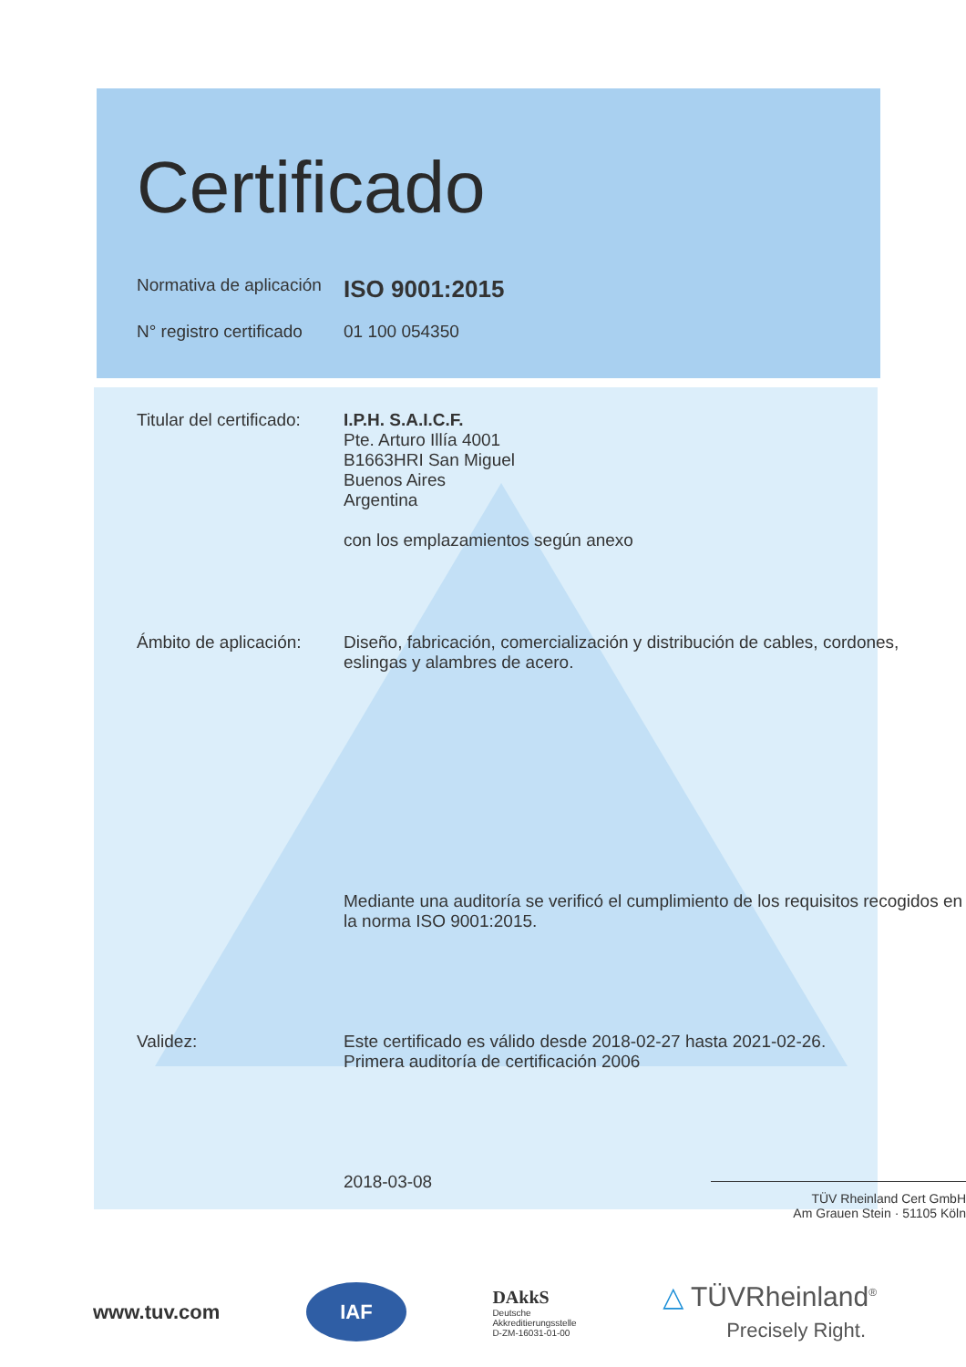Certificado
Normativa de aplicación
ISO 9001:2015
N° registro certificado
01 100 054350
Titular del certificado:
I.P.H. S.A.I.C.F.
Pte. Arturo Illía 4001
B1663HRI San Miguel
Buenos Aires
Argentina
con los emplazamientos según anexo
Ámbito de aplicación:
Diseño, fabricación, comercialización y distribución de cables, cordones, eslingas y alambres de acero.
Mediante una auditoría se verificó el cumplimiento de los requisitos recogidos en la norma ISO 9001:2015.
Validez: Este certificado es válido desde 2018-02-27 hasta 2021-02-26.
Primera auditoría de certificación 2006
2018-03-08
TÜV Rheinland Cert GmbH
Am Grauen Stein · 51105 Köln
www.tuv.com
IAF
DAkkS
Deutsche
Akkreditierungsstelle
D-ZM-16031-01-00
△ TÜVRheinland<sup>®</sup>
Precisely Right.